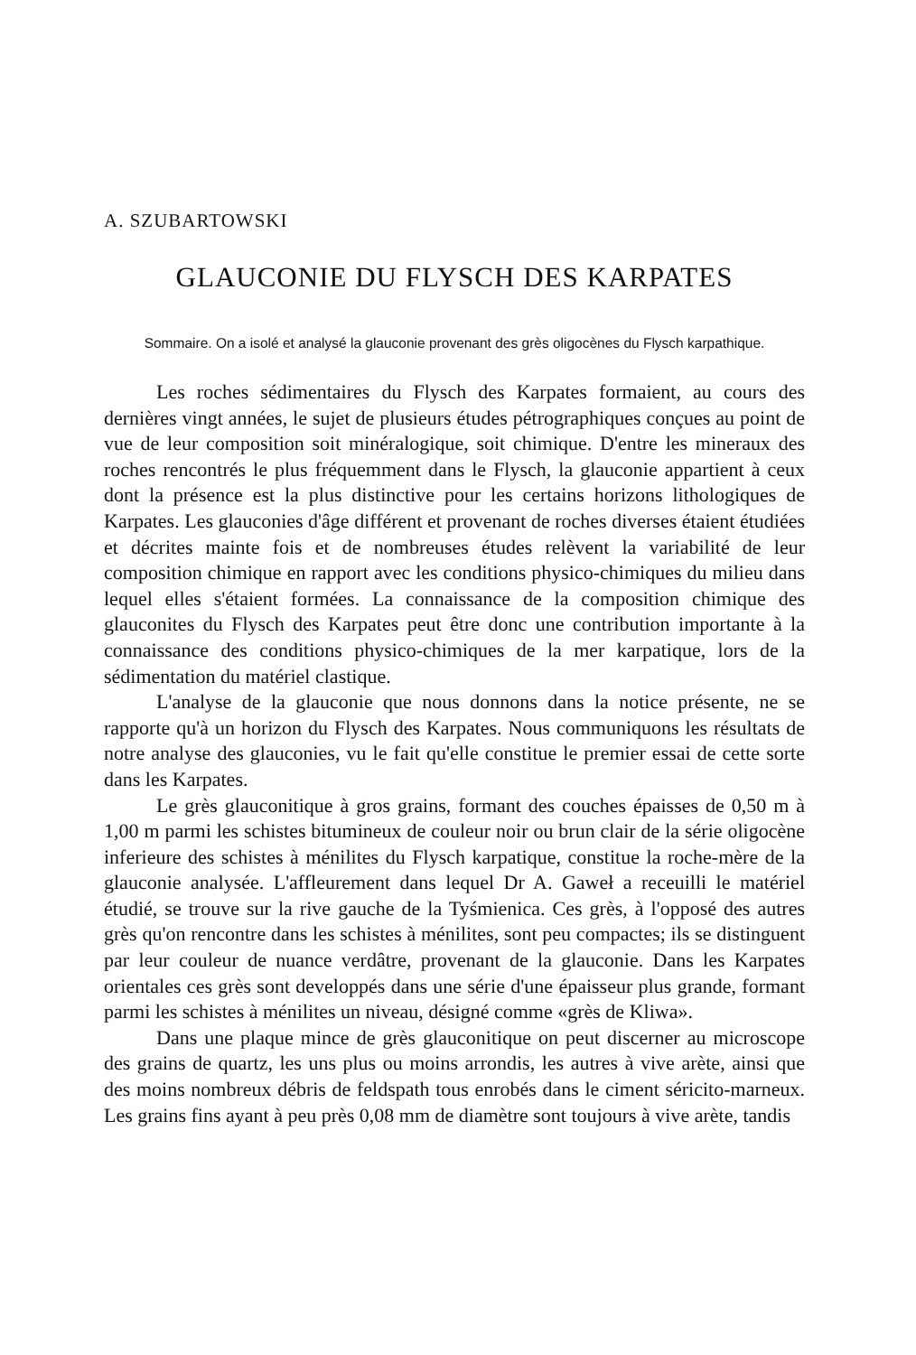A. SZUBARTOWSKI
GLAUCONIE DU FLYSCH DES KARPATES
Sommaire. On a isolé et analysé la glauconie provenant des grès oligocènes du Flysch karpathique.
Les roches sédimentaires du Flysch des Karpates formaient, au cours des dernières vingt années, le sujet de plusieurs études pétrographiques conçues au point de vue de leur composition soit minéralogique, soit chimique. D'entre les mineraux des roches rencontrés le plus fréquemment dans le Flysch, la glauconie appartient à ceux dont la présence est la plus distinctive pour les certains horizons lithologiques de Karpates. Les glauconies d'âge différent et provenant de roches diverses étaient étudiées et décrites mainte fois et de nombreuses études relèvent la variabilité de leur composition chimique en rapport avec les conditions physico-chimiques du milieu dans lequel elles s'étaient formées. La connaissance de la composition chimique des glauconites du Flysch des Karpates peut être donc une contribution importante à la connaissance des conditions physico-chimiques de la mer karpatique, lors de la sédimentation du matériel clastique.
L'analyse de la glauconie que nous donnons dans la notice présente, ne se rapporte qu'à un horizon du Flysch des Karpates. Nous communiquons les résultats de notre analyse des glauconies, vu le fait qu'elle constitue le premier essai de cette sorte dans les Karpates.
Le grès glauconitique à gros grains, formant des couches épaisses de 0,50 m à 1,00 m parmi les schistes bitumineux de couleur noir ou brun clair de la série oligocène inferieure des schistes à ménilites du Flysch karpatique, constitue la roche-mère de la glauconie analysée. L'affleurement dans lequel Dr A. Gaweł a receuilli le matériel étudié, se trouve sur la rive gauche de la Tyśmienica. Ces grès, à l'opposé des autres grès qu'on rencontre dans les schistes à ménilites, sont peu compactes; ils se distinguent par leur couleur de nuance verdâtre, provenant de la glauconie. Dans les Karpates orientales ces grès sont developpés dans une série d'une épaisseur plus grande, formant parmi les schistes à ménilites un niveau, désigné comme «grès de Kliwa».
Dans une plaque mince de grès glauconitique on peut discerner au microscope des grains de quartz, les uns plus ou moins arrondis, les autres à vive arète, ainsi que des moins nombreux débris de feldspath tous enrobés dans le ciment séricito-marneux. Les grains fins ayant à peu près 0,08 mm de diamètre sont toujours à vive arète, tandis